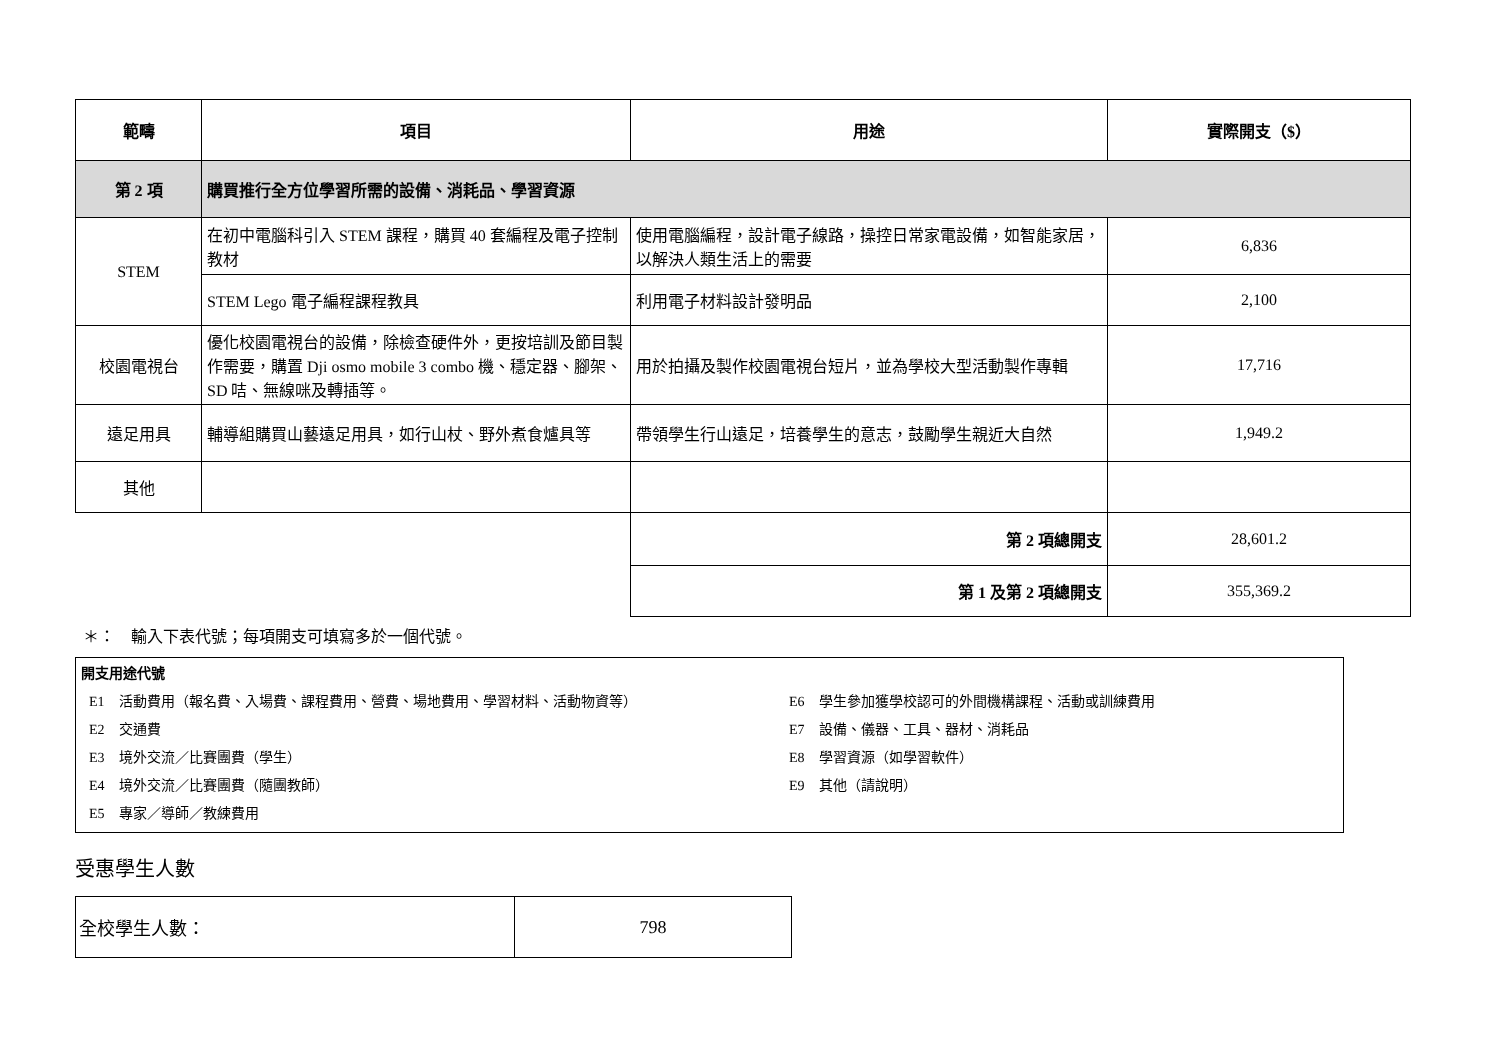| 範疇 | 項目 | 用途 | 實際開支（$） |
| --- | --- | --- | --- |
| 第 2 項 | 購買推行全方位學習所需的設備、消耗品、學習資源 | | |
| STEM | 在初中電腦科引入 STEM 課程，購買 40 套編程及電子控制教材 | 使用電腦編程，設計電子線路，操控日常家電設備，如智能家居，以解決人類生活上的需要 | 6,836 |
| | STEM Lego 電子編程課程教具 | 利用電子材料設計發明品 | 2,100 |
| 校園電視台 | 優化校園電視台的設備，除檢查硬件外，更按培訓及節目製作需要，購置 Dji osmo mobile 3 combo 機、穩定器、腳架、SD 咭、無線咪及轉插等。 | 用於拍攝及製作校園電視台短片，並為學校大型活動製作專輯 | 17,716 |
| 遠足用具 | 輔導組購買山藝遠足用具，如行山杖、野外煮食爐具等 | 帶領學生行山遠足，培養學生的意志，鼓勵學生親近大自然 | 1,949.2 |
| 其他 | | | |
| | | 第 2 項總開支 | 28,601.2 |
| | | 第 1 及第 2 項總開支 | 355,369.2 |
＊：　輸入下表代號；每項開支可填寫多於一個代號。
開支用途代號
E1　活動費用（報名費、入場費、課程費用、營費、場地費用、學習材料、活動物資等）
E2　交通費
E3　境外交流／比賽團費（學生）
E4　境外交流／比賽團費（隨團教師）
E5　專家／導師／教練費用
E6　學生參加獲學校認可的外間機構課程、活動或訓練費用
E7　設備、儀器、工具、器材、消耗品
E8　學習資源（如學習軟件）
E9　其他（請說明）
受惠學生人數
| 全校學生人數： | 798 |